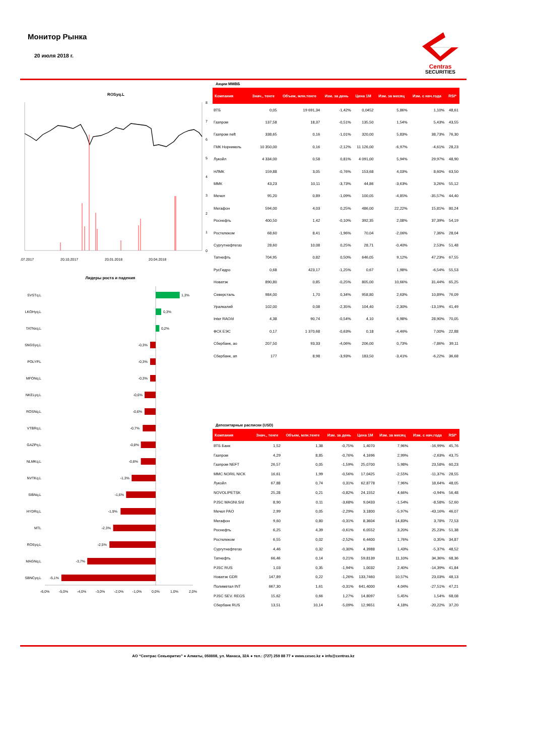Монитор Рынка
20 июля 2018 г.
Centras
SECURITIES
ROSyq.L
8
7
6
5
4
3
2
1
0
.07.2017
20.10.2017
20.01.2018
20.04.2018
Лидеры роста и падения
SVSTq.L
LKOHyq.L
TATNxq.L
SNGSyq.L
POLYP.L
MFONq.L
NKELyq.L
ROSNq.L
VTBRq.L
GAZPq.L
NLMKq.L
NVTKq.L
SIBNq.L
HYDRq.L
MTL
ROSyq.L
MAGNq.L
SBNCyq.L
1,3%
0,3%
0,2%
-0,3%
-0,3%
-0,3%
-0,6%
-0,6%
-0,7%
-0,8%
-0,8%
-1,3%
-1,6%
-1,9%
-2,3%
-2,5%
-3,7%
-5,1%
-6,0%
-5,0%
-4,0%
-3,0%
-2,0%
-1,0%
0,0%
1,0%
2,0%
Акции ММВБ
| Компания | Знач., тенге | Объем, млн.тенге | Изм. за день | Цена 1М | Изм. за месяц | Изм. с нач.года | RSI* |
| --- | --- | --- | --- | --- | --- | --- | --- |
| ВТБ | 0,05 | 19 691,34 | -1,42% | 0,0452 | 5,86% | 1,10% | 48,61 |
| Газпром | 137,58 | 18,37 | -0,51% | 135,50 | 1,54% | 5,43% | 43,55 |
| Газпром neft | 338,65 | 0,16 | -1,01% | 320,00 | 5,83% | 38,73% | 76,30 |
| ГМК Норникель | 10 350,00 | 0,16 | -2,12% | 11 126,00 | -6,97% | -4,61% | 28,23 |
| Лукойл | 4 334,00 | 0,58 | 0,81% | 4 091,00 | 5,94% | 29,97% | 48,90 |
| НЛМК | 159,88 | 3,05 | -0,76% | 153,68 | 4,03% | 8,60% | 63,50 |
| ММК | 43,23 | 10,11 | -3,73% | 44,86 | -3,63% | 3,26% | 55,12 |
| Мечел | 95,20 | 0,89 | -1,09% | 100,05 | -4,85% | -35,57% | 44,40 |
| Мегафон | 594,00 | 4,03 | 0,25% | 486,00 | 22,22% | 15,81% | 80,24 |
| Роснефть | 400,50 | 1,42 | -0,10% | 392,35 | 2,08% | 37,39% | 54,19 |
| Ростелеком | 68,60 | 8,41 | -1,96% | 70,04 | -2,06% | 7,36% | 28,04 |
| Сургутнефтегаз | 28,60 | 10,08 | 0,25% | 28,71 | -0,40% | 2,53% | 51,48 |
| Татнефть | 704,95 | 0,82 | 0,50% | 646,05 | 9,12% | 47,23% | 67,55 |
| РусГидро | 0,68 | 423,17 | -1,25% | 0,67 | 1,98% | -6,54% | 55,53 |
| Новатэк | 890,80 | 0,85 | -0,25% | 805,00 | 10,66% | 31,44% | 65,25 |
| Северсталь | 984,00 | 1,70 | 0,34% | 958,80 | 2,63% | 10,89% | 76,09 |
| Уралкалий | 102,00 | 0,08 | -2,35% | 104,40 | -2,30% | -13,19% | 41,49 |
| Inter RAO/d | 4,38 | 90,74 | -0,54% | 4,10 | 6,98% | 28,90% | 70,05 |
| ФСК ЕЭС | 0,17 | 1 370,68 | -0,63% | 0,18 | -4,46% | 7,00% | 22,88 |
| Сбербанк, ао | 207,50 | 93,33 | -4,06% | 206,00 | 0,73% | -7,86% | 39,11 |
| Сбербанк, ап | 177 | 8,98 | -3,93% | 183,50 | -3,41% | -6,22% | 36,68 |
Депозитарные расписки (USD)
| Компания | Знач., тенге | Объем, млн.тенге | Изм. за день | Цена 1М | Изм. за месяц | Изм. с нач.года | RSI* |
| --- | --- | --- | --- | --- | --- | --- | --- |
| ВТБ Банк | 1,52 | 1,38 | -0,75% | 1,4070 | 7,96% | -16,99% | 45,76 |
| Газпром | 4,29 | 8,85 | -0,76% | 4,1696 | 2,99% | -2,63% | 43,75 |
| Газпром NEFT | 26,57 | 0,05 | -1,59% | 25,0700 | 5,98% | 23,58% | 60,23 |
| MMC NORIL NICK | 16,61 | 1,99 | -0,56% | 17,0425 | -2,55% | -11,37% | 28,55 |
| Лукойл | 67,88 | 0,74 | 0,31% | 62,8778 | 7,96% | 18,64% | 48,05 |
| NOVOLIPETSK | 25,28 | 0,21 | -0,82% | 24,1552 | 4,66% | -0,94% | 56,48 |
| PJSC MAGNI.S/d | 8,90 | 0,11 | -3,68% | 9,0433 | -1,54% | -8,58% | 52,60 |
| Мечел PAO | 2,99 | 0,05 | -2,29% | 3,1800 | -5,97% | -43,16% | 46,07 |
| Мегафон | 9,60 | 0,80 | -0,31% | 8,3604 | 14,83% | 3,78% | 72,53 |
| Роснефть | 6,25 | 4,39 | -0,61% | 6,0552 | 3,20% | 25,23% | 51,38 |
| Ростелеком | 6,55 | 0,02 | -2,52% | 6,4400 | 1,76% | 0,35% | 34,87 |
| Сургутнефтегаз | 4,46 | 0,32 | -0,30% | 4,3988 | 1,43% | -5,37% | 48,52 |
| Татнефть | 66,46 | 0,14 | 0,21% | 59,8139 | 11,10% | 34,36% | 68,36 |
| PJSC RUS | 1,03 | 0,35 | -1,94% | 1,0032 | 2,40% | -14,39% | 41,84 |
| Новатэк GDR | 147,89 | 0,22 | -1,26% | 133,7460 | 10,57% | 23,03% | 48,13 |
| Полиметал INT | 667,30 | 1,61 | -0,31% | 641,4000 | 4,04% | -27,51% | 47,21 |
| PJSC SEV. REGS | 15,62 | 0,66 | 1,27% | 14,8097 | 5,45% | 1,54% | 68,08 |
| Сбербанк RUS | 13,51 | 10,14 | -5,09% | 12,9651 | 4,18% | -20,22% | 37,20 |
АО “Сентрас Секьюритиз” ● Алматы, 050008, ул. Манаса, 32А ● тел.: (727) 259 88 77 ● www.cesec.kz ● info@centras.kz